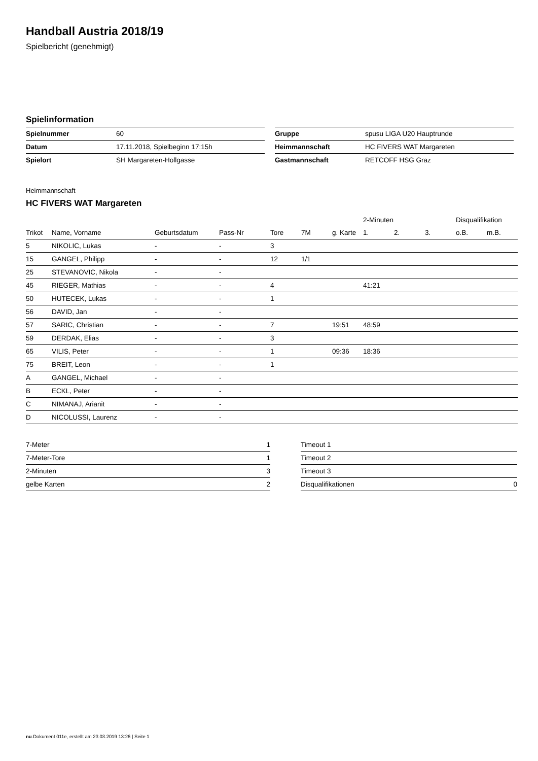Handball Austria 2018/19
Spielbericht (genehmigt)
Spielinformation
| Spielnummer | 60 |
| Datum | 17.11.2018, Spielbeginn 17:15h |
| Spielort | SH Margareten-Hollgasse |
| Gruppe | spusu LIGA U20 Hauptrunde |
| Heimmannschaft | HC FIVERS WAT Margareten |
| Gastmannschaft | RETCOFF HSG Graz |
Heimmannschaft
HC FIVERS WAT Margareten
| | | | | | | | 2-Minuten | | | Disqualifikation | |
| --- | --- | --- | --- | --- | --- | --- | --- | --- | --- | --- | --- |
| Trikot | Name, Vorname | Geburtsdatum | Pass-Nr | Tore | 7M | g. Karte | 1. | 2. | 3. | o.B. | m.B. |
| 5 | NIKOLIC, Lukas | - | - | 3 | | | | | | | |
| 15 | GANGEL, Philipp | - | - | 12 | 1/1 | | | | | | |
| 25 | STEVANOVIC, Nikola | - | - | | | | | | | | |
| 45 | RIEGER, Mathias | - | - | 4 | | | 41:21 | | | | |
| 50 | HUTECEK, Lukas | - | - | 1 | | | | | | | |
| 56 | DAVID, Jan | - | - | | | | | | | | |
| 57 | SARIC, Christian | - | - | 7 | | 19:51 | 48:59 | | | | |
| 59 | DERDAK, Elias | - | - | 3 | | | | | | | |
| 65 | VILIS, Peter | - | - | 1 | | 09:36 | 18:36 | | | | |
| 75 | BREIT, Leon | - | - | 1 | | | | | | | |
| A | GANGEL, Michael | - | - | | | | | | | | |
| B | ECKL, Peter | - | - | | | | | | | | |
| C | NIMANAJ, Arianit | - | - | | | | | | | | |
| D | NICOLUSSI, Laurenz | - | - | | | | | | | | |
| 7-Meter | 1 |
| 7-Meter-Tore | 1 |
| 2-Minuten | 3 |
| gelbe Karten | 2 |
| Timeout 1 | |
| Timeout 2 | |
| Timeout 3 | |
| Disqualifikationen | 0 |
nu.Dokument 011e, erstellt am 23.03.2019 13:26 | Seite 1